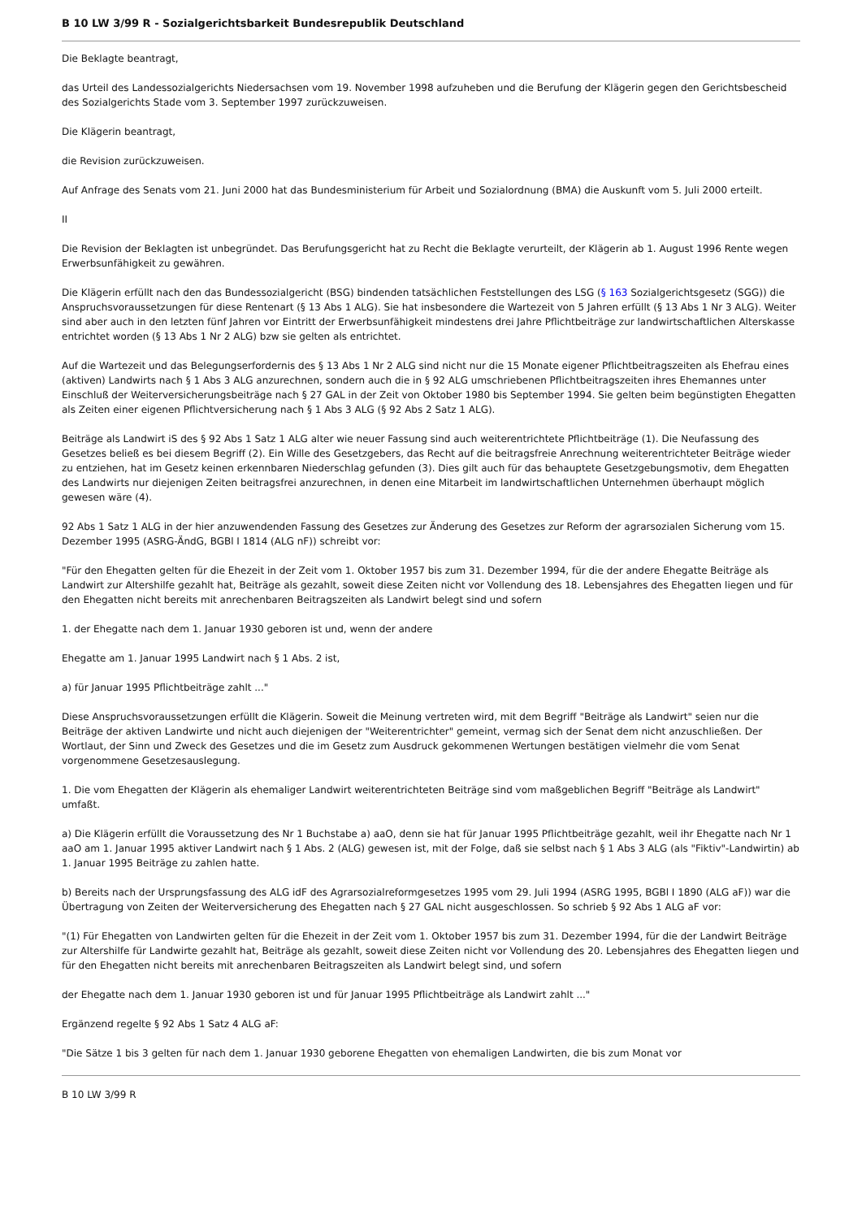B 10 LW 3/99 R - Sozialgerichtsbarkeit Bundesrepublik Deutschland
Die Beklagte beantragt,
das Urteil des Landessozialgerichts Niedersachsen vom 19. November 1998 aufzuheben und die Berufung der Klägerin gegen den Gerichtsbescheid des Sozialgerichts Stade vom 3. September 1997 zurückzuweisen.
Die Klägerin beantragt,
die Revision zurückzuweisen.
Auf Anfrage des Senats vom 21. Juni 2000 hat das Bundesministerium für Arbeit und Sozialordnung (BMA) die Auskunft vom 5. Juli 2000 erteilt.
II
Die Revision der Beklagten ist unbegründet. Das Berufungsgericht hat zu Recht die Beklagte verurteilt, der Klägerin ab 1. August 1996 Rente wegen Erwerbsunfähigkeit zu gewähren.
Die Klägerin erfüllt nach den das Bundessozialgericht (BSG) bindenden tatsächlichen Feststellungen des LSG (§ 163 Sozialgerichtsgesetz (SGG)) die Anspruchsvoraussetzungen für diese Rentenart (§ 13 Abs 1 ALG). Sie hat insbesondere die Wartezeit von 5 Jahren erfüllt (§ 13 Abs 1 Nr 3 ALG). Weiter sind aber auch in den letzten fünf Jahren vor Eintritt der Erwerbsunfähigkeit mindestens drei Jahre Pflichtbeiträge zur landwirtschaftlichen Alterskasse entrichtet worden (§ 13 Abs 1 Nr 2 ALG) bzw sie gelten als entrichtet.
Auf die Wartezeit und das Belegungserfordernis des § 13 Abs 1 Nr 2 ALG sind nicht nur die 15 Monate eigener Pflichtbeitragszeiten als Ehefrau eines (aktiven) Landwirts nach § 1 Abs 3 ALG anzurechnen, sondern auch die in § 92 ALG umschriebenen Pflichtbeitragszeiten ihres Ehemannes unter Einschluß der Weiterversicherungsbeiträge nach § 27 GAL in der Zeit von Oktober 1980 bis September 1994. Sie gelten beim begünstigten Ehegatten als Zeiten einer eigenen Pflichtversicherung nach § 1 Abs 3 ALG (§ 92 Abs 2 Satz 1 ALG).
Beiträge als Landwirt iS des § 92 Abs 1 Satz 1 ALG alter wie neuer Fassung sind auch weiterentrichtete Pflichtbeiträge (1). Die Neufassung des Gesetzes beließ es bei diesem Begriff (2). Ein Wille des Gesetzgebers, das Recht auf die beitragsfreie Anrechnung weiterentrichteter Beiträge wieder zu entziehen, hat im Gesetz keinen erkennbaren Niederschlag gefunden (3). Dies gilt auch für das behauptete Gesetzgebungsmotiv, dem Ehegatten des Landwirts nur diejenigen Zeiten beitragsfrei anzurechnen, in denen eine Mitarbeit im landwirtschaftlichen Unternehmen überhaupt möglich gewesen wäre (4).
92 Abs 1 Satz 1 ALG in der hier anzuwendenden Fassung des Gesetzes zur Änderung des Gesetzes zur Reform der agrarsozialen Sicherung vom 15. Dezember 1995 (ASRG-ÄndG, BGBl I 1814 (ALG nF)) schreibt vor:
"Für den Ehegatten gelten für die Ehezeit in der Zeit vom 1. Oktober 1957 bis zum 31. Dezember 1994, für die der andere Ehegatte Beiträge als Landwirt zur Altershilfe gezahlt hat, Beiträge als gezahlt, soweit diese Zeiten nicht vor Vollendung des 18. Lebensjahres des Ehegatten liegen und für den Ehegatten nicht bereits mit anrechenbaren Beitragszeiten als Landwirt belegt sind und sofern
1. der Ehegatte nach dem 1. Januar 1930 geboren ist und, wenn der andere
Ehegatte am 1. Januar 1995 Landwirt nach § 1 Abs. 2 ist,
a) für Januar 1995 Pflichtbeiträge zahlt ..."
Diese Anspruchsvoraussetzungen erfüllt die Klägerin. Soweit die Meinung vertreten wird, mit dem Begriff "Beiträge als Landwirt" seien nur die Beiträge der aktiven Landwirte und nicht auch diejenigen der "Weiterentrichter" gemeint, vermag sich der Senat dem nicht anzuschließen. Der Wortlaut, der Sinn und Zweck des Gesetzes und die im Gesetz zum Ausdruck gekommenen Wertungen bestätigen vielmehr die vom Senat vorgenommene Gesetzesauslegung.
1. Die vom Ehegatten der Klägerin als ehemaliger Landwirt weiterentrichteten Beiträge sind vom maßgeblichen Begriff "Beiträge als Landwirt" umfaßt.
a) Die Klägerin erfüllt die Voraussetzung des Nr 1 Buchstabe a) aaO, denn sie hat für Januar 1995 Pflichtbeiträge gezahlt, weil ihr Ehegatte nach Nr 1 aaO am 1. Januar 1995 aktiver Landwirt nach § 1 Abs. 2 (ALG) gewesen ist, mit der Folge, daß sie selbst nach § 1 Abs 3 ALG (als "Fiktiv"-Landwirtin) ab 1. Januar 1995 Beiträge zu zahlen hatte.
b) Bereits nach der Ursprungsfassung des ALG idF des Agrarsozialreformgesetzes 1995 vom 29. Juli 1994 (ASRG 1995, BGBl I 1890 (ALG aF)) war die Übertragung von Zeiten der Weiterversicherung des Ehegatten nach § 27 GAL nicht ausgeschlossen. So schrieb § 92 Abs 1 ALG aF vor:
"(1) Für Ehegatten von Landwirten gelten für die Ehezeit in der Zeit vom 1. Oktober 1957 bis zum 31. Dezember 1994, für die der Landwirt Beiträge zur Altershilfe für Landwirte gezahlt hat, Beiträge als gezahlt, soweit diese Zeiten nicht vor Vollendung des 20. Lebensjahres des Ehegatten liegen und für den Ehegatten nicht bereits mit anrechenbaren Beitragszeiten als Landwirt belegt sind, und sofern
der Ehegatte nach dem 1. Januar 1930 geboren ist und für Januar 1995 Pflichtbeiträge als Landwirt zahlt ..."
Ergänzend regelte § 92 Abs 1 Satz 4 ALG aF:
"Die Sätze 1 bis 3 gelten für nach dem 1. Januar 1930 geborene Ehegatten von ehemaligen Landwirten, die bis zum Monat vor
B 10 LW 3/99 R